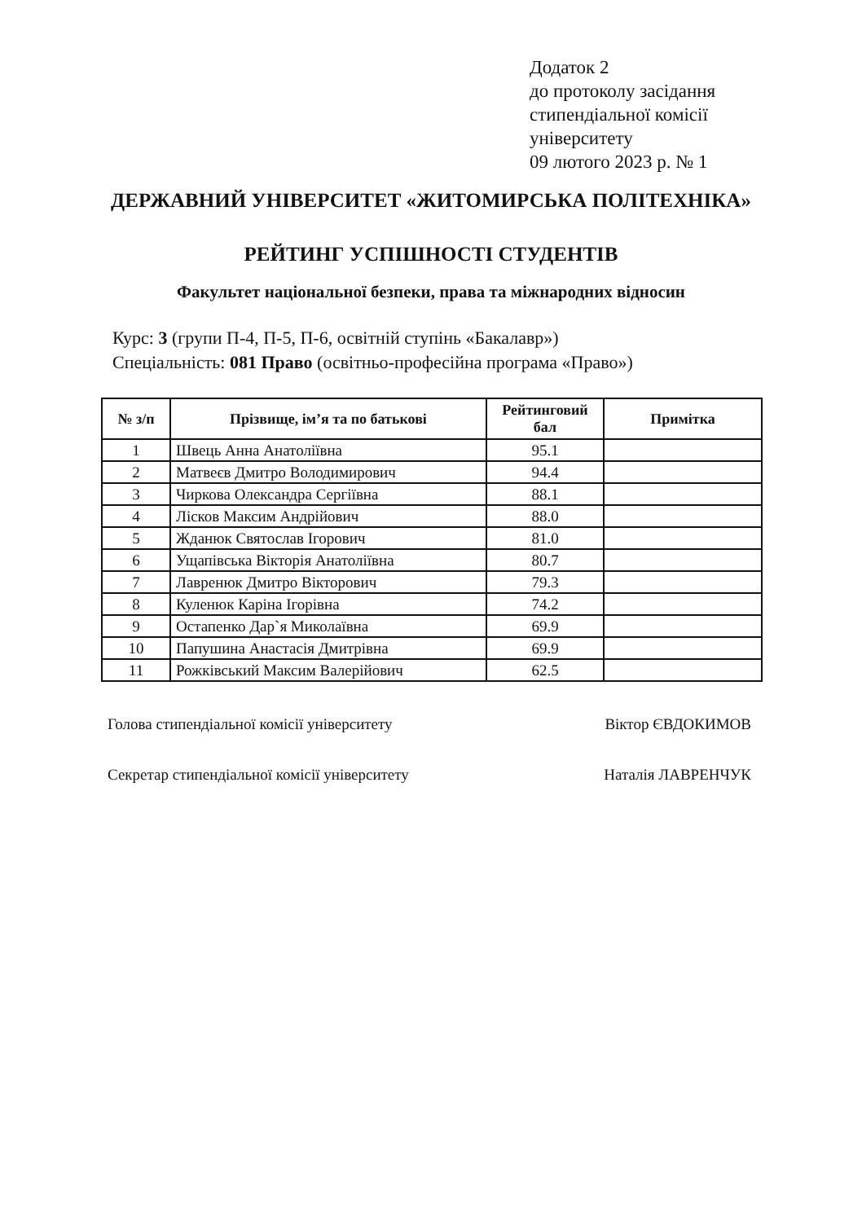Додаток 2
до протоколу засідання
стипендіальної комісії
університету
09 лютого 2023 р. № 1
ДЕРЖАВНИЙ УНІВЕРСИТЕТ «ЖИТОМИРСЬКА ПОЛІТЕХНІКА»
РЕЙТИНГ УСПІШНОСТІ СТУДЕНТІВ
Факультет національної безпеки, права та міжнародних відносин
Курс: 3 (групи П-4, П-5, П-6, освітній ступінь «Бакалавр»)
Спеціальність: 081 Право (освітньо-професійна програма «Право»)
| № з/п | Прізвище, ім’я та по батькові | Рейтинговий бал | Примітка |
| --- | --- | --- | --- |
| 1 | Швець Анна Анатоліївна | 95.1 | |
| 2 | Матвеєв Дмитро Володимирович | 94.4 | |
| 3 | Чиркова Олександра Сергіївна | 88.1 | |
| 4 | Лісков Максим Андрійович | 88.0 | |
| 5 | Жданюк Святослав Ігорович | 81.0 | |
| 6 | Ущапівська Вікторія Анатоліївна | 80.7 | |
| 7 | Лавренюк Дмитро Вікторович | 79.3 | |
| 8 | Куленюк Каріна Ігорівна | 74.2 | |
| 9 | Остапенко Дар`я Миколаївна | 69.9 | |
| 10 | Папушина Анастасія Дмитрівна | 69.9 | |
| 11 | Рожківський Максим Валерійович | 62.5 | |
Голова стипендіальної комісії університету Віктор ЄВДОКИМОВ
Секретар стипендіальної комісії університету Наталія ЛАВРЕНЧУК